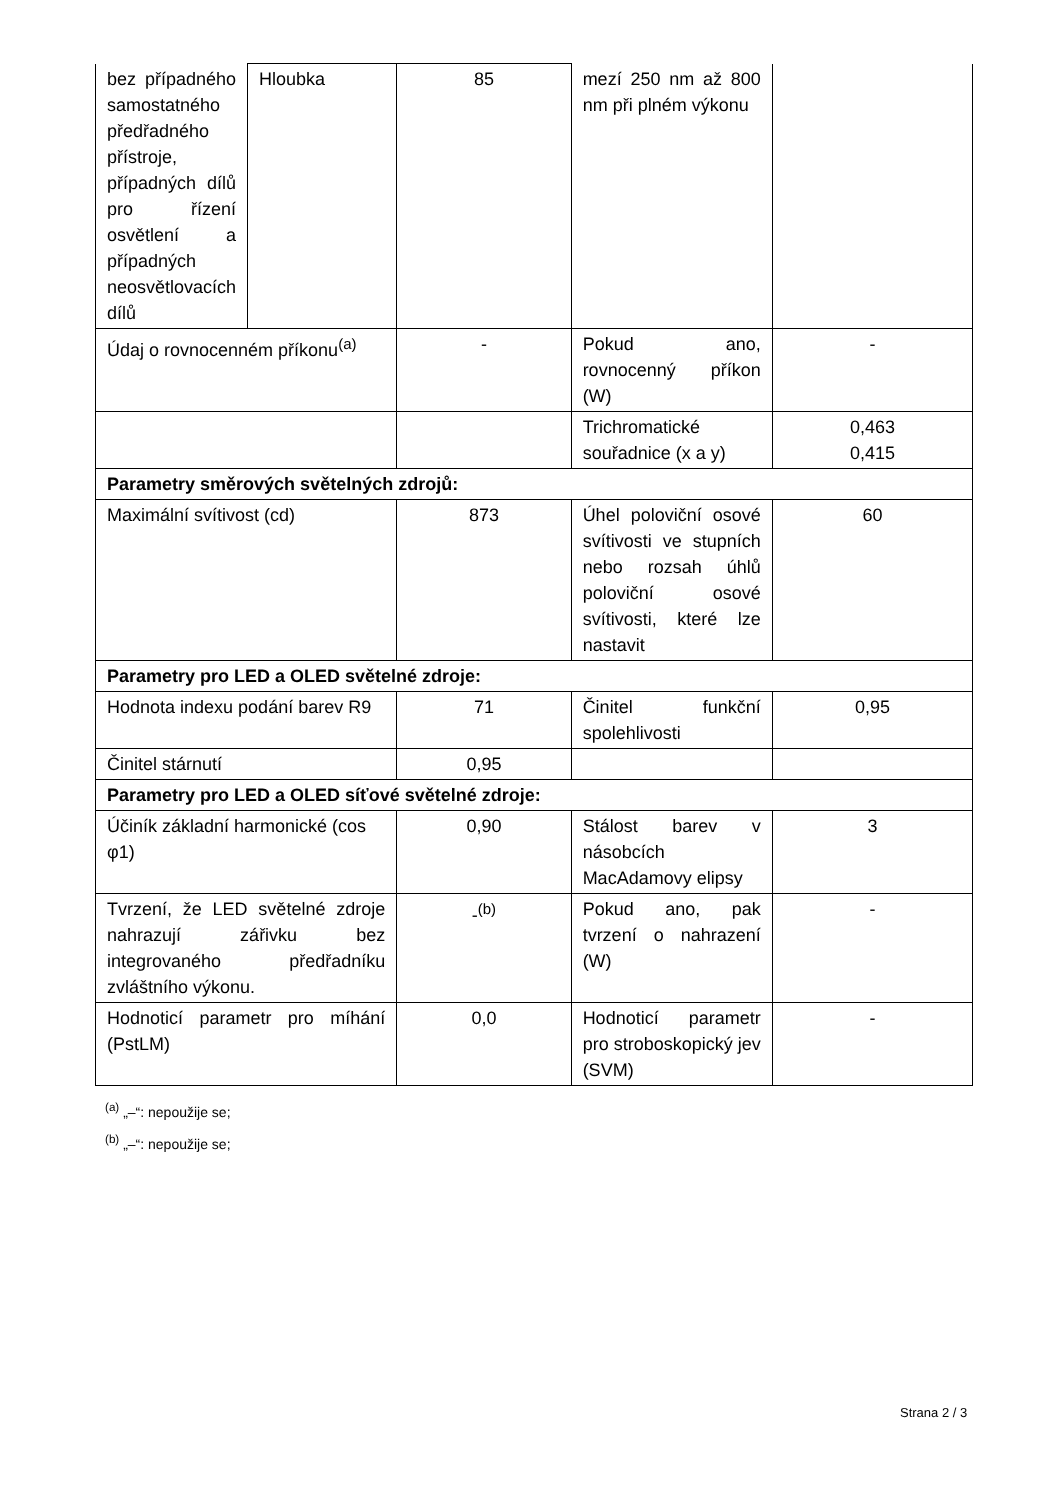| bez případného samostatného předřadného přístroje, případných dílů pro řízení osvětlení a případných neosvětlovacích dílů | Hloubka | 85 | mezí 250 nm až 800 nm při plném výkonu | |
| Údaj o rovnocenném příkonu<sup>(a)</sup> | | - | Pokud ano, rovnocenný příkon (W) | - |
| | | | Trichromatické souřadnice (x a y) | 0,463 0,415 |
| Parametry směrových světelných zdrojů: | | | | |
| Maximální svítivost (cd) | | 873 | Úhel poloviční osové svítivosti ve stupních nebo rozsah úhlů poloviční osové svítivosti, které lze nastavit | 60 |
| Parametry pro LED a OLED světelné zdroje: | | | | |
| Hodnota indexu podání barev R9 | | 71 | Činitel funkční spolehlivosti | 0,95 |
| Činitel stárnutí | | 0,95 | | |
| Parametry pro LED a OLED síťové světelné zdroje: | | | | |
| Účiník základní harmonické (cos φ1) | | 0,90 | Stálost barev v násobcích MacAdamovy elipsy | 3 |
| Tvrzení, že LED světelné zdroje nahrazují zářivku bez integrovaného předřadníku zvláštního výkonu. | | -<sup>(b)</sup> | Pokud ano, pak tvrzení o nahrazení (W) | - |
| Hodnoticí parametr pro míhání (PstLM) | | 0,0 | Hodnoticí parametr pro stroboskopický jev (SVM) | - |
<sup>(a)</sup> „–“: nepoužije se;
<sup>(b)</sup> „–“: nepoužije se;
Strana 2 / 3